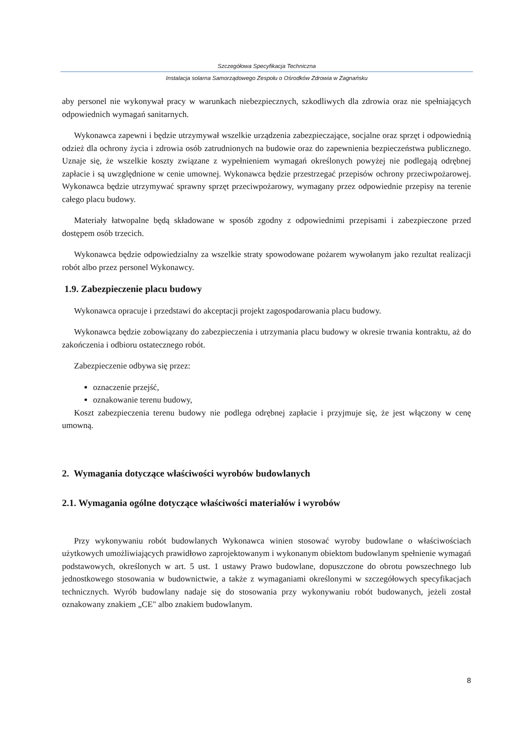Szczegółowa Specyfikacja Techniczna
Instalacja solarna Samorządowego Zespołu o Ośrodków Zdrowia w Zagnańsku
aby personel nie wykonywał pracy w warunkach niebezpiecznych, szkodliwych dla zdrowia oraz nie spełniających odpowiednich wymagań sanitarnych.
Wykonawca zapewni i będzie utrzymywał wszelkie urządzenia zabezpieczające, socjalne oraz sprzęt i odpowiednią odzież dla ochrony życia i zdrowia osób zatrudnionych na budowie oraz do zapewnienia bezpieczeństwa publicznego. Uznaje się, że wszelkie koszty związane z wypełnieniem wymagań określonych powyżej nie podlegają odrębnej zapłacie i są uwzględnione w cenie umownej. Wykonawca będzie przestrzegać przepisów ochrony przeciwpożarowej. Wykonawca będzie utrzymywać sprawny sprzęt przeciwpożarowy, wymagany przez odpowiednie przepisy na terenie całego placu budowy.
Materiały łatwopalne będą składowane w sposób zgodny z odpowiednimi przepisami i zabezpieczone przed dostępem osób trzecich.
Wykonawca będzie odpowiedzialny za wszelkie straty spowodowane pożarem wywołanym jako rezultat realizacji robót albo przez personel Wykonawcy.
1.9. Zabezpieczenie placu budowy
Wykonawca opracuje i przedstawi do akceptacji projekt zagospodarowania placu budowy.
Wykonawca będzie zobowiązany do zabezpieczenia i utrzymania placu budowy w okresie trwania kontraktu, aż do zakończenia i odbioru ostatecznego robót.
Zabezpieczenie odbywa się przez:
oznaczenie przejść,
oznakowanie terenu budowy,
Koszt zabezpieczenia terenu budowy nie podlega odrębnej zapłacie i przyjmuje się, że jest włączony w cenę umowną.
2. Wymagania dotyczące właściwości wyrobów budowlanych
2.1. Wymagania ogólne dotyczące właściwości materiałów i wyrobów
Przy wykonywaniu robót budowlanych Wykonawca winien stosować wyroby budowlane o właściwościach użytkowych umożliwiających prawidłowo zaprojektowanym i wykonanym obiektom budowlanym spełnienie wymagań podstawowych, określonych w art. 5 ust. 1 ustawy Prawo budowlane, dopuszczone do obrotu powszechnego lub jednostkowego stosowania w budownictwie, a także z wymaganiami określonymi w szczegółowych specyfikacjach technicznych. Wyrób budowlany nadaje się do stosowania przy wykonywaniu robót budowanych, jeżeli został oznakowany znakiem „CE" albo znakiem budowlanym.
8